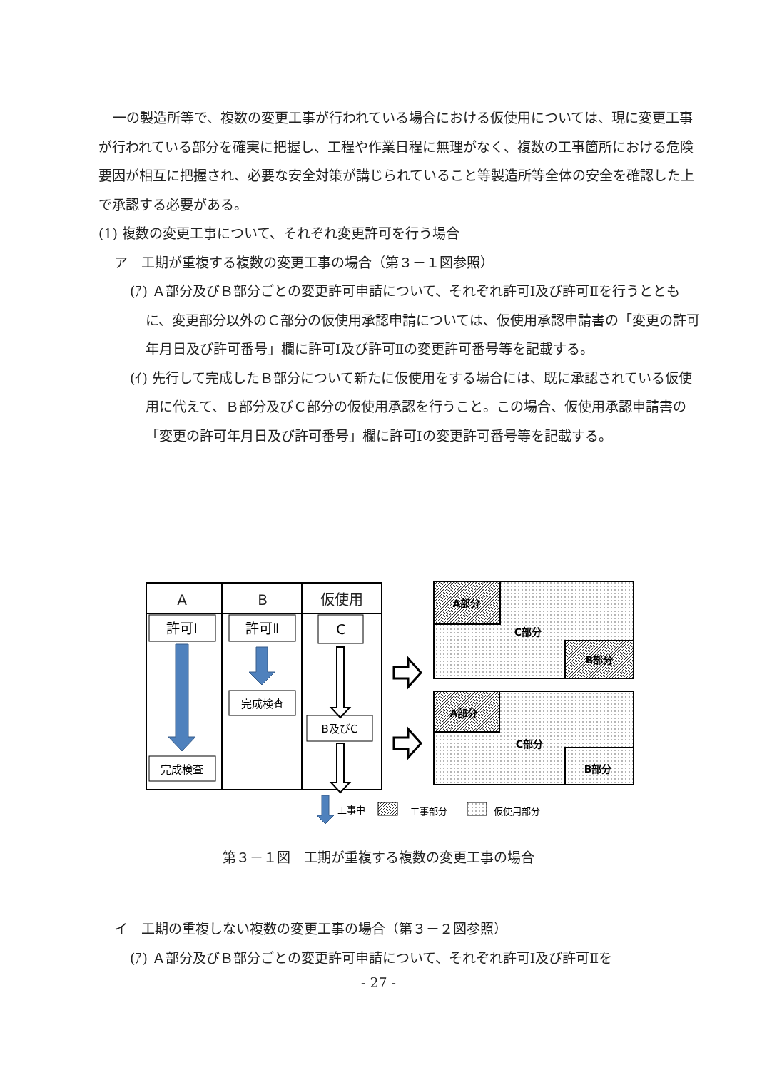一の製造所等で、複数の変更工事が行われている場合における仮使用については、現に変更工事が行われている部分を確実に把握し、工程や作業日程に無理がなく、複数の工事箇所における危険要因が相互に把握され、必要な安全対策が講じられていること等製造所等全体の安全を確認した上で承認する必要がある。
(1) 複数の変更工事について、それぞれ変更許可を行う場合
ア　工期が重複する複数の変更工事の場合（第３－１図参照）
(ｱ) Ａ部分及びＢ部分ごとの変更許可申請について、それぞれ許可Ⅰ及び許可Ⅱを行うとともに、変更部分以外のＣ部分の仮使用承認申請については、仮使用承認申請書の「変更の許可年月日及び許可番号」欄に許可Ⅰ及び許可Ⅱの変更許可番号等を記載する。
(ｲ) 先行して完成したＢ部分について新たに仮使用をする場合には、既に承認されている仮使用に代えて、Ｂ部分及びＣ部分の仮使用承認を行うこと。この場合、仮使用承認申請書の「変更の許可年月日及び許可番号」欄に許可Ⅰの変更許可番号等を記載する。
A
B
仮使用
許可Ⅰ
許可Ⅱ
C
完成検査
B及びC
完成検査
A部分
C部分
B部分
A部分
C部分
B部分
工事中
工事部分
仮使用部分
第３－１図　工期が重複する複数の変更工事の場合
イ　工期の重複しない複数の変更工事の場合（第３－２図参照）
(ｱ) Ａ部分及びＢ部分ごとの変更許可申請について、それぞれ許可Ⅰ及び許可Ⅱを
- 27 -